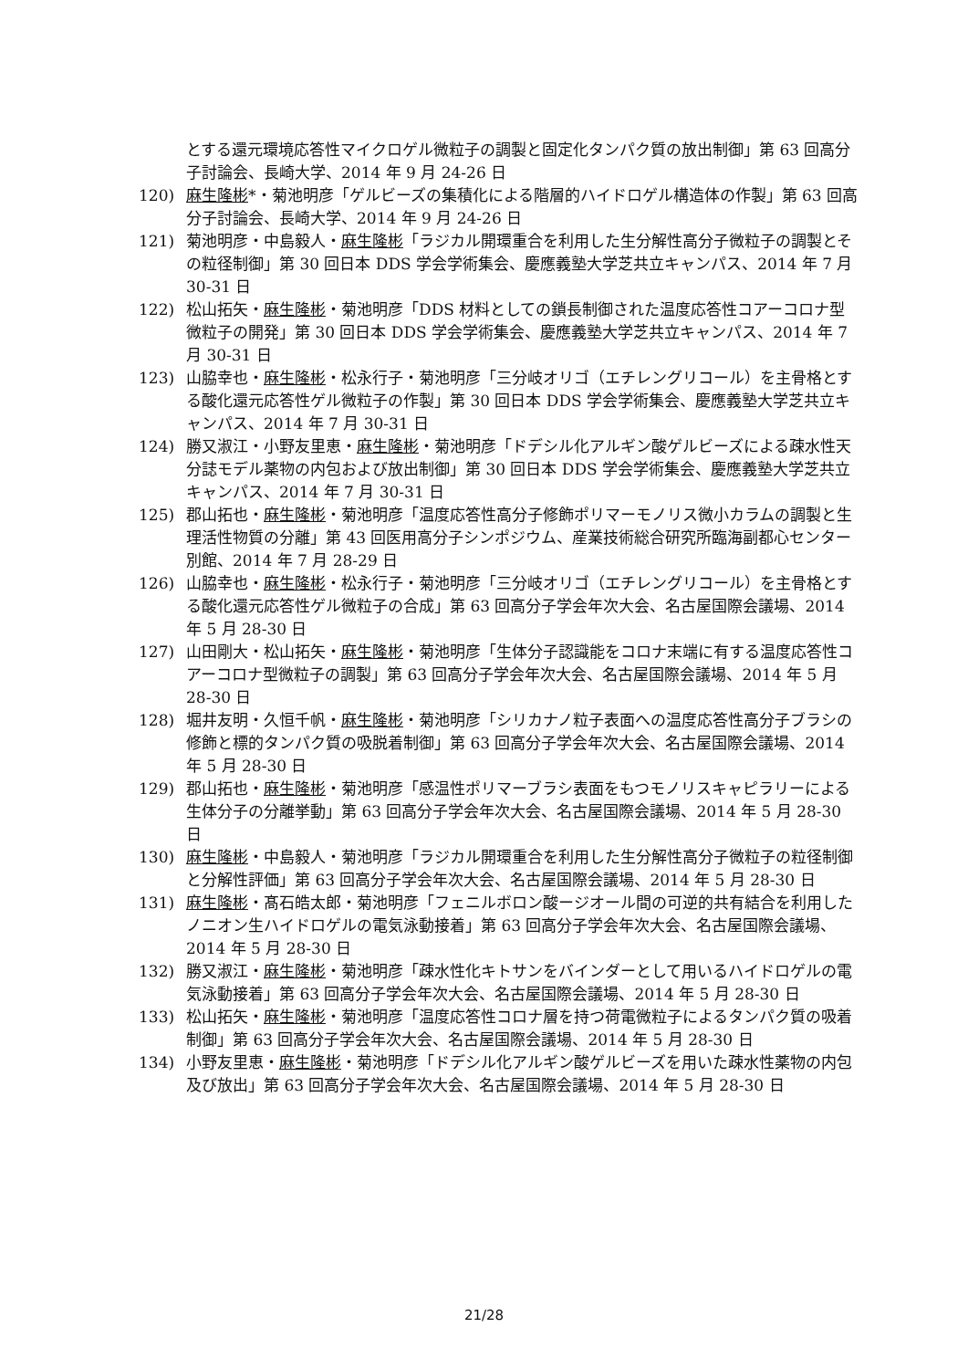とする還元環境応答性マイクロゲル微粒子の調製と固定化タンパク質の放出制御」第 63 回高分子討論会、長崎大学、2014 年 9 月 24-26 日
120) 麻生隆彬*・菊池明彦「ゲルビーズの集積化による階層的ハイドロゲル構造体の作製」第 63 回高分子討論会、長崎大学、2014 年 9 月 24-26 日
121) 菊池明彦・中島毅人・麻生隆彬「ラジカル開環重合を利用した生分解性高分子微粒子の調製とその粒径制御」第 30 回日本 DDS 学会学術集会、慶應義塾大学芝共立キャンパス、2014 年 7 月 30-31 日
122) 松山拓矢・麻生隆彬・菊池明彦「DDS 材料としての鎖長制御された温度応答性コアーコロナ型微粒子の開発」第 30 回日本 DDS 学会学術集会、慶應義塾大学芝共立キャンパス、2014 年 7 月 30-31 日
123) 山脇幸也・麻生隆彬・松永行子・菊池明彦「三分岐オリゴ（エチレングリコール）を主骨格とする酸化還元応答性ゲル微粒子の作製」第 30 回日本 DDS 学会学術集会、慶應義塾大学芝共立キャンパス、2014 年 7 月 30-31 日
124) 勝又淑江・小野友里恵・麻生隆彬・菊池明彦「ドデシル化アルギン酸ゲルビーズによる疎水性天分誌モデル薬物の内包および放出制御」第 30 回日本 DDS 学会学術集会、慶應義塾大学芝共立キャンパス、2014 年 7 月 30-31 日
125) 郡山拓也・麻生隆彬・菊池明彦「温度応答性高分子修飾ポリマーモノリス微小カラムの調製と生理活性物質の分離」第 43 回医用高分子シンポジウム、産業技術総合研究所臨海副都心センター別館、2014 年 7 月 28-29 日
126) 山脇幸也・麻生隆彬・松永行子・菊池明彦「三分岐オリゴ（エチレングリコール）を主骨格とする酸化還元応答性ゲル微粒子の合成」第 63 回高分子学会年次大会、名古屋国際会議場、2014 年 5 月 28-30 日
127) 山田剛大・松山拓矢・麻生隆彬・菊池明彦「生体分子認識能をコロナ末端に有する温度応答性コアーコロナ型微粒子の調製」第 63 回高分子学会年次大会、名古屋国際会議場、2014 年 5 月 28-30 日
128) 堀井友明・久恒千帆・麻生隆彬・菊池明彦「シリカナノ粒子表面への温度応答性高分子ブラシの修飾と標的タンパク質の吸脱着制御」第 63 回高分子学会年次大会、名古屋国際会議場、2014 年 5 月 28-30 日
129) 郡山拓也・麻生隆彬・菊池明彦「感温性ポリマーブラシ表面をもつモノリスキャピラリーによる生体分子の分離挙動」第 63 回高分子学会年次大会、名古屋国際会議場、2014 年 5 月 28-30 日
130) 麻生隆彬・中島毅人・菊池明彦「ラジカル開環重合を利用した生分解性高分子微粒子の粒径制御と分解性評価」第 63 回高分子学会年次大会、名古屋国際会議場、2014 年 5 月 28-30 日
131) 麻生隆彬・髙石皓太郎・菊池明彦「フェニルボロン酸ージオール間の可逆的共有結合を利用したノニオン生ハイドロゲルの電気泳動接着」第 63 回高分子学会年次大会、名古屋国際会議場、2014 年 5 月 28-30 日
132) 勝又淑江・麻生隆彬・菊池明彦「疎水性化キトサンをバインダーとして用いるハイドロゲルの電気泳動接着」第 63 回高分子学会年次大会、名古屋国際会議場、2014 年 5 月 28-30 日
133) 松山拓矢・麻生隆彬・菊池明彦「温度応答性コロナ層を持つ荷電微粒子によるタンパク質の吸着制御」第 63 回高分子学会年次大会、名古屋国際会議場、2014 年 5 月 28-30 日
134) 小野友里恵・麻生隆彬・菊池明彦「ドデシル化アルギン酸ゲルビーズを用いた疎水性薬物の内包及び放出」第 63 回高分子学会年次大会、名古屋国際会議場、2014 年 5 月 28-30 日
21/28